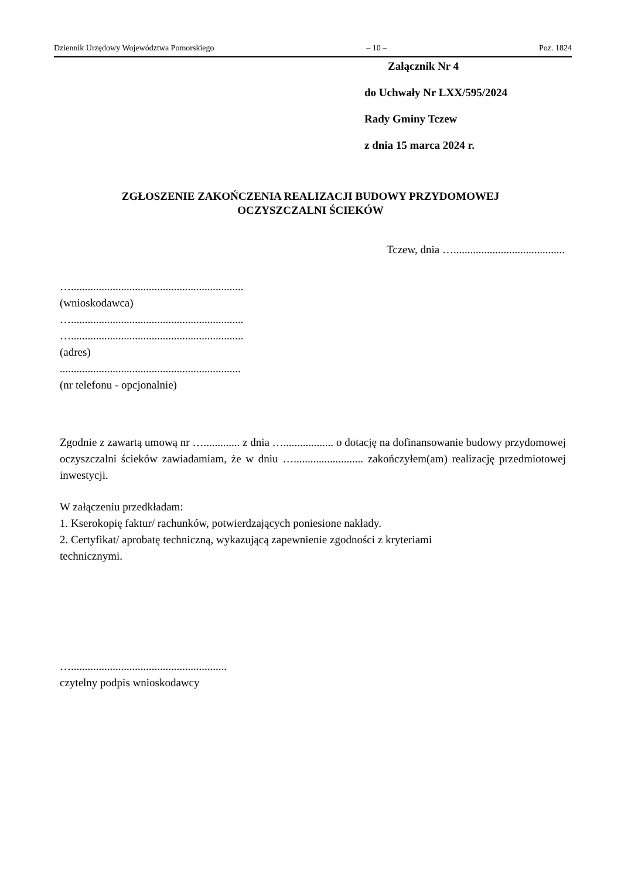Dziennik Urzędowy Województwa Pomorskiego – 10 – Poz. 1824
Załącznik Nr 4
do Uchwały Nr LXX/595/2024
Rady Gminy Tczew
z dnia 15 marca 2024 r.
ZGŁOSZENIE ZAKOŃCZENIA REALIZACJI BUDOWY PRZYDOMOWEJ
OCZYSZCZALNI ŚCIEKÓW
Tczew, dnia …........................................
…..............................................................
(wnioskodawca)
…..............................................................
…..............................................................
(adres)
.................................................................
(nr telefonu - opcjonalnie)
Zgodnie z zawartą umową nr …............. z dnia ….................. o dotację na dofinansowanie budowy przydomowej oczyszczalni ścieków zawiadamiam, że w dniu …......................... zakończyłem(am) realizację przedmiotowej inwestycji.
W załączeniu przedkładam:
1. Kserokopię faktur/ rachunków, potwierdzających poniesione nakłady.
2. Certyfikat/ aprobatę techniczną, wykazującą zapewnienie zgodności z kryteriami
technicznymi.
…........................................................
czytelny podpis wnioskodawcy